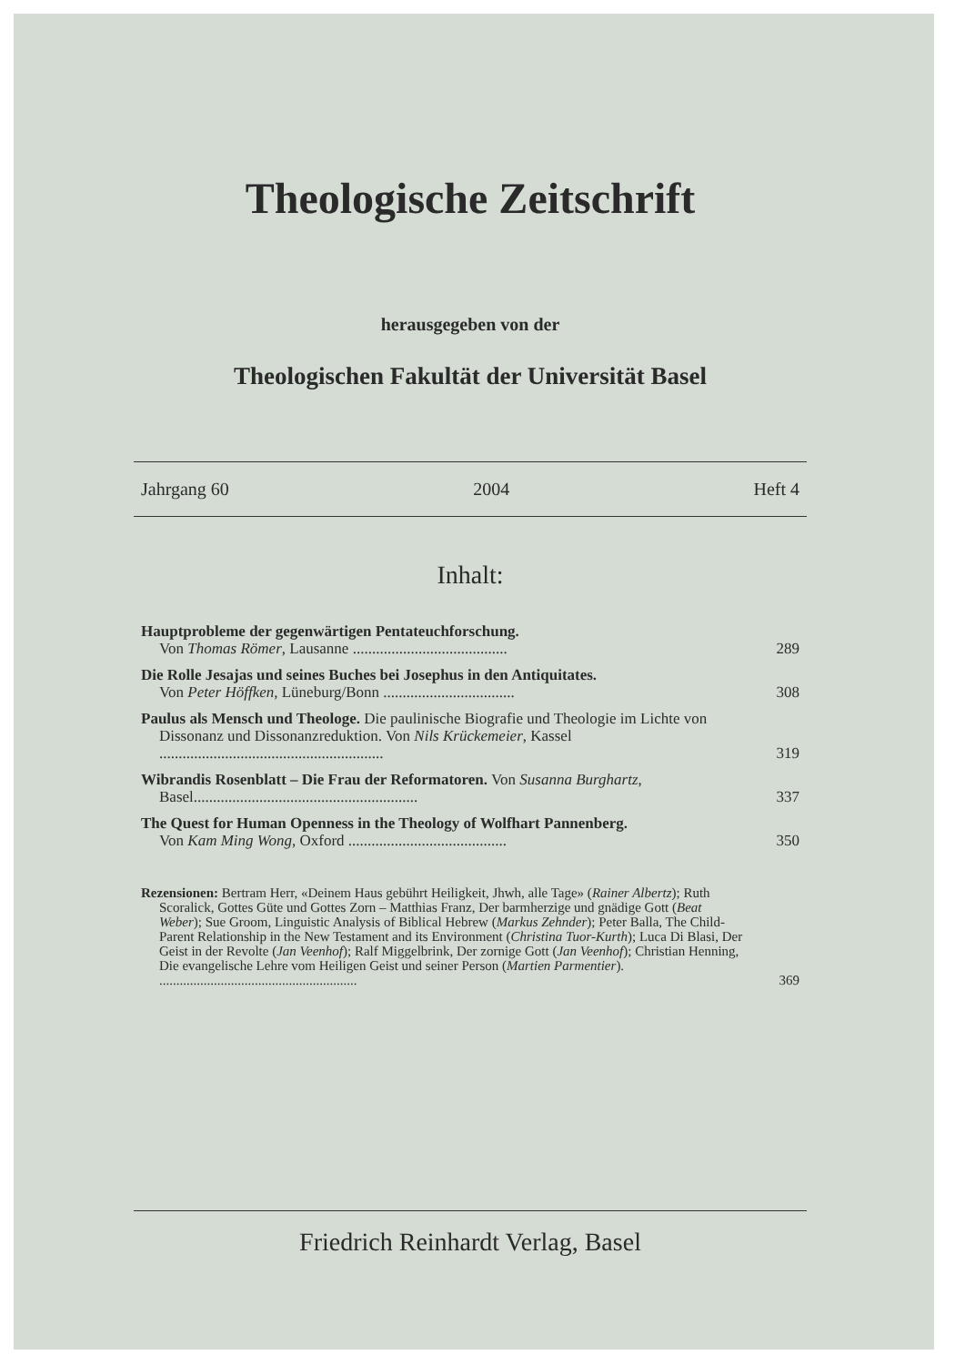Theologische Zeitschrift
herausgegeben von der
Theologischen Fakultät der Universität Basel
Jahrgang 60 2004 Heft 4
Inhalt:
Hauptprobleme der gegenwärtigen Pentateuchforschung.
Von Thomas Römer, Lausanne ........................................
289
Die Rolle Jesajas und seines Buches bei Josephus in den Antiquitates.
Von Peter Höffken, Lüneburg/Bonn ..................................
308
Paulus als Mensch und Theologe. Die paulinische Biografie und Theologie im Lichte von Dissonanz und Dissonanzreduktion. Von Nils Krückemeier, Kassel ..........................................................
319
Wibrandis Rosenblatt – Die Frau der Reformatoren. Von Susanna Burghartz, Basel..........................................................
337
The Quest for Human Openness in the Theology of Wolfhart Pannenberg.
Von Kam Ming Wong, Oxford .........................................
350
Rezensionen: Bertram Herr, «Deinem Haus gebührt Heiligkeit, Jhwh, alle Tage» (Rainer Albertz); Ruth Scoralick, Gottes Güte und Gottes Zorn – Matthias Franz, Der barmherzige und gnädige Gott (Beat Weber); Sue Groom, Linguistic Analysis of Biblical Hebrew (Markus Zehnder); Peter Balla, The Child-Parent Relationship in the New Testament and its Environment (Christina Tuor-Kurth); Luca Di Blasi, Der Geist in der Revolte (Jan Veenhof); Ralf Miggelbrink, Der zornige Gott (Jan Veenhof); Christian Henning, Die evangelische Lehre vom Heiligen Geist und seiner Person (Martien Parmentier). ..........................................................
369
Friedrich Reinhardt Verlag, Basel